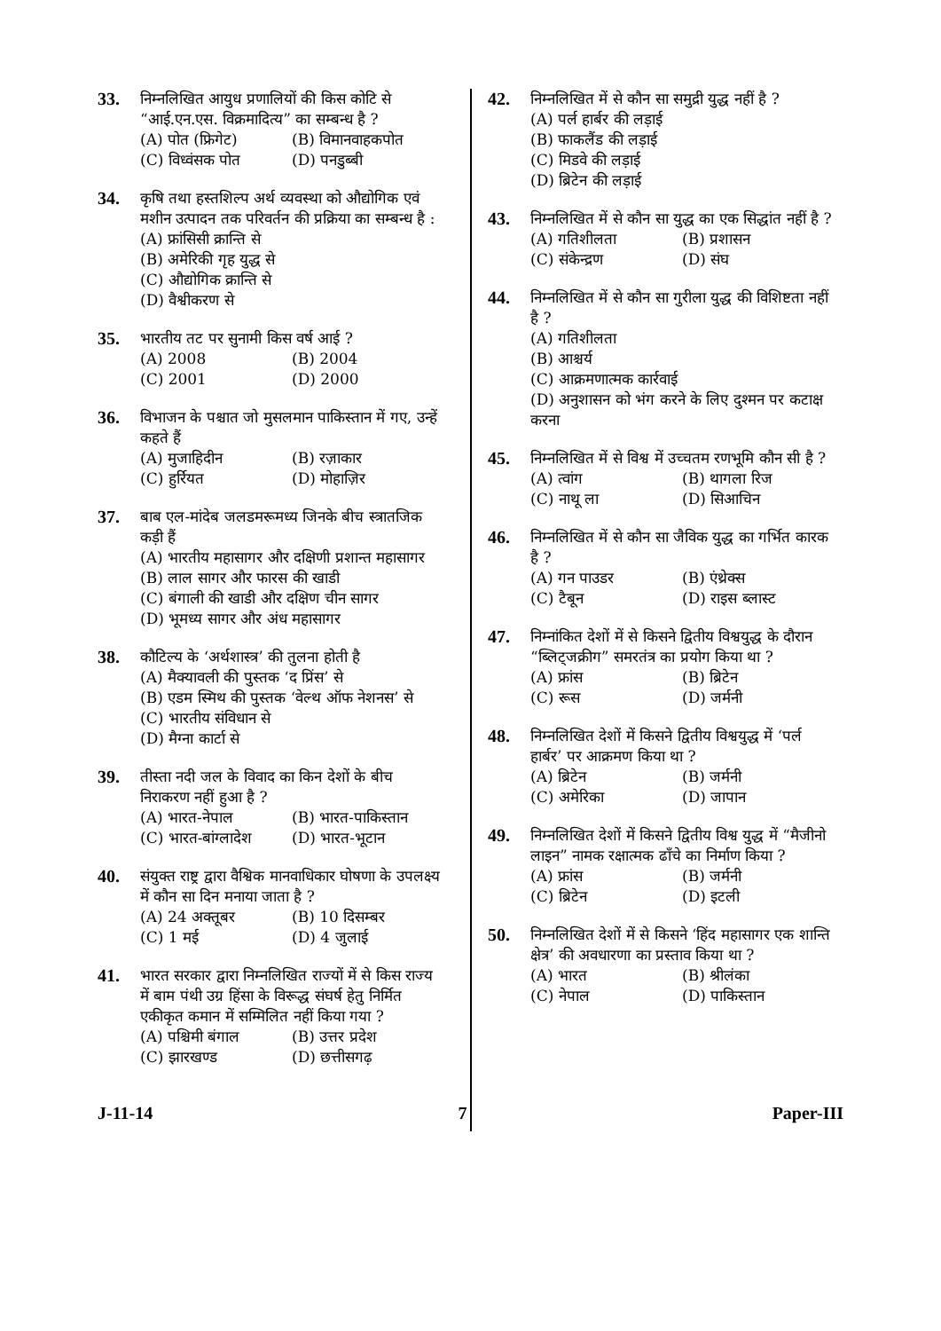33.
निम्नलिखित आयुध प्रणालियों की किस कोटि से “आई.एन.एस. विक्रमादित्य” का सम्बन्ध है ?
(A) पोत (फ्रिगेट) (B) विमानवाहकपोत
(C) विध्वंसक पोत (D) पनडुब्बी
34.
कृषि तथा हस्तशिल्प अर्थ व्यवस्था को औद्योगिक एवं मशीन उत्पादन तक परिवर्तन की प्रक्रिया का सम्बन्ध है :
(A) फ्रांसिसी क्रान्ति से
(B) अमेरिकी गृह युद्ध से
(C) औद्योगिक क्रान्ति से
(D) वैश्वीकरण से
35.
भारतीय तट पर सुनामी किस वर्ष आई ?
(A) 2008 (B) 2004
(C) 2001 (D) 2000
36.
विभाजन के पश्चात जो मुसलमान पाकिस्तान में गए, उन्हें कहते हैं
(A) मुजाहिदीन (B) रज़ाकार
(C) हुर्रियत (D) मोहाज़िर
37.
बाब एल-मांदेब जलडमरूमध्य जिनके बीच स्त्रातजिक कड़ी हैं
(A) भारतीय महासागर और दक्षिणी प्रशान्त महासागर
(B) लाल सागर और फारस की खाडी
(C) बंगाली की खाडी और दक्षिण चीन सागर
(D) भूमध्य सागर और अंध महासागर
38.
कौटिल्य के ‘अर्थशास्त्र’ की तुलना होती है
(A) मैक्यावली की पुस्तक ‘द प्रिंस’ से
(B) एडम स्मिथ की पुस्तक ‘वेल्थ ऑफ नेशनस’ से
(C) भारतीय संविधान से
(D) मैग्ना कार्टा से
39.
तीस्ता नदी जल के विवाद का किन देशों के बीच निराकरण नहीं हुआ है ?
(A) भारत-नेपाल (B) भारत-पाकिस्तान
(C) भारत-बांग्लादेश (D) भारत-भूटान
40.
संयुक्त राष्ट्र द्वारा वैश्विक मानवाधिकार घोषणा के उपलक्ष्य में कौन सा दिन मनाया जाता है ?
(A) 24 अक्तूबर (B) 10 दिसम्बर
(C) 1 मई (D) 4 जुलाई
41.
भारत सरकार द्वारा निम्नलिखित राज्यों में से किस राज्य में बाम पंथी उग्र हिंसा के विरूद्ध संघर्ष हेतु निर्मित एकीकृत कमान में सम्मिलित नहीं किया गया ?
(A) पश्चिमी बंगाल (B) उत्तर प्रदेश
(C) झारखण्ड (D) छत्तीसगढ़
42.
निम्नलिखित में से कौन सा समुद्री युद्ध नहीं है ?
(A) पर्ल हार्बर की लड़ाई
(B) फाकलैंड की लड़ाई
(C) मिडवे की लड़ाई
(D) ब्रिटेन की लड़ाई
43.
निम्नलिखित में से कौन सा युद्ध का एक सिद्धांत नहीं है ?
(A) गतिशीलता (B) प्रशासन
(C) संकेन्द्रण (D) संघ
44.
निम्नलिखित में से कौन सा गुरीला युद्ध की विशिष्टता नहीं है ?
(A) गतिशीलता
(B) आश्चर्य
(C) आक्रमणात्मक कार्रवाई
(D) अनुशासन को भंग करने के लिए दुश्मन पर कटाक्ष करना
45.
निम्नलिखित में से विश्व में उच्चतम रणभूमि कौन सी है ?
(A) त्वांग (B) थागला रिज
(C) नाथू ला (D) सिआचिन
46.
निम्नलिखित में से कौन सा जैविक युद्ध का गर्भित कारक है ?
(A) गन पाउडर (B) एंथ्रेक्स
(C) टैबून (D) राइस ब्लास्ट
47.
निम्नांकित देशों में से किसने द्वितीय विश्वयुद्ध के दौरान “ब्लिट्जक्रीग” समरतंत्र का प्रयोग किया था ?
(A) फ्रांस (B) ब्रिटेन
(C) रूस (D) जर्मनी
48.
निम्नलिखित देशों में किसने द्वितीय विश्वयुद्ध में ‘पर्ल हार्बर’ पर आक्रमण किया था ?
(A) ब्रिटेन (B) जर्मनी
(C) अमेरिका (D) जापान
49.
निम्नलिखित देशों में किसने द्वितीय विश्व युद्ध में “मैजीनो लाइन” नामक रक्षात्मक ढाँचे का निर्माण किया ?
(A) फ्रांस (B) जर्मनी
(C) ब्रिटेन (D) इटली
50.
निम्नलिखित देशों में से किसने ‘हिंद महासागर एक शान्ति क्षेत्र’ की अवधारणा का प्रस्ताव किया था ?
(A) भारत (B) श्रीलंका
(C) नेपाल (D) पाकिस्तान
J-11-14 7 Paper-III